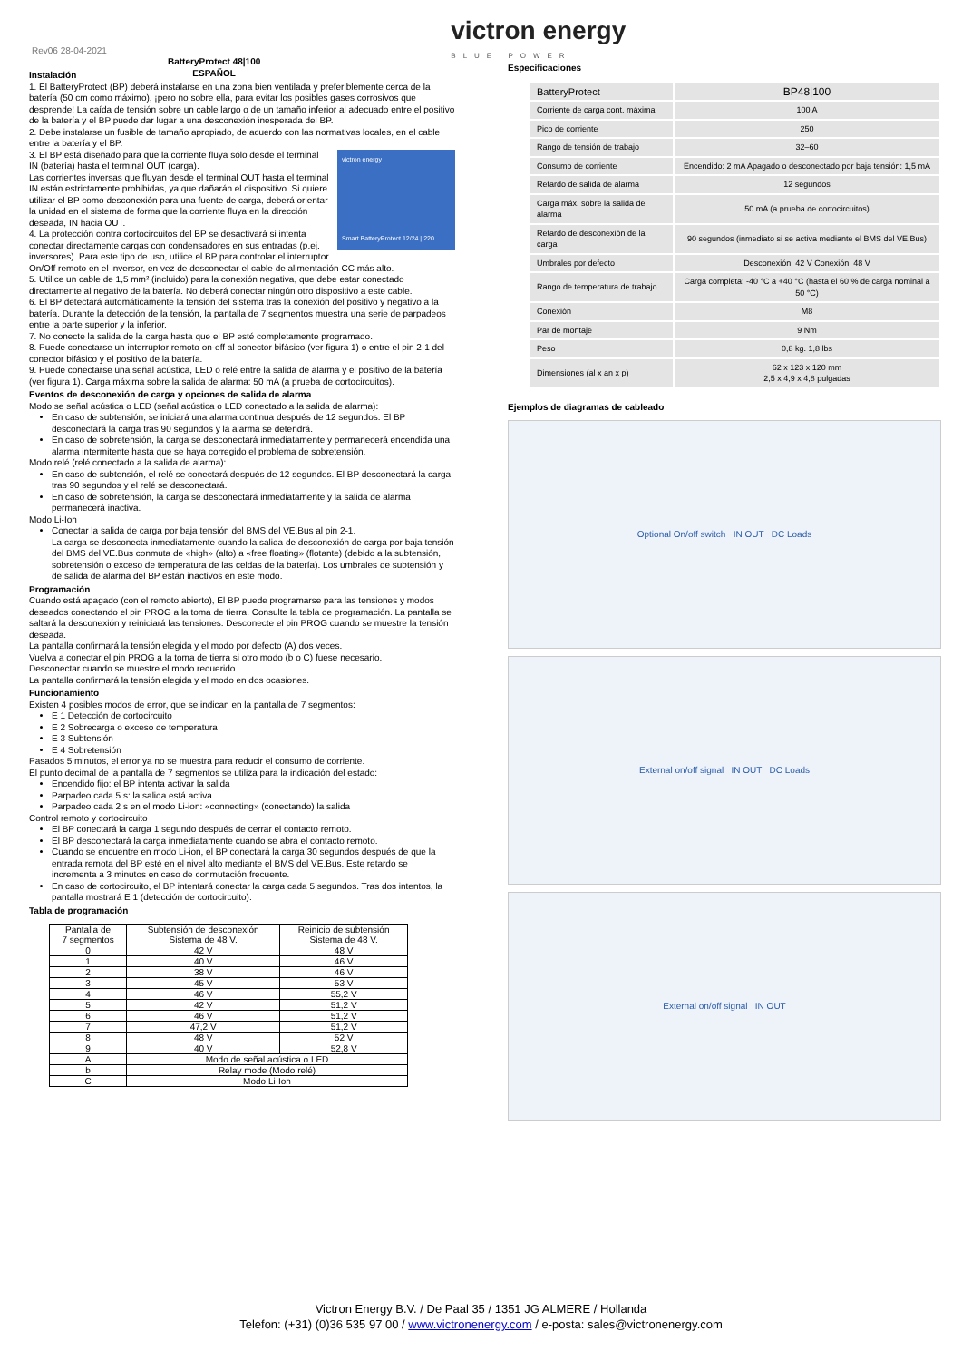Rev06 28-04-2021
BatteryProtect 48|100
ESPAÑOL
victron energy
BLUE POWER
Instalación
1. El BatteryProtect (BP) deberá instalarse en una zona bien ventilada y preferiblemente cerca de la batería (50 cm como máximo), ¡pero no sobre ella, para evitar los posibles gases corrosivos que desprende! La caída de tensión sobre un cable largo o de un tamaño inferior al adecuado entre el positivo de la batería y el BP puede dar lugar a una desconexión inesperada del BP.
2. Debe instalarse un fusible de tamaño apropiado, de acuerdo con las normativas locales, en el cable entre la batería y el BP.
victron energy
Smart BatteryProtect 12/24 | 220
3. El BP está diseñado para que la corriente fluya sólo desde el terminal IN (batería) hasta el terminal OUT (carga).
Las corrientes inversas que fluyan desde el terminal OUT hasta el terminal IN están estrictamente prohibidas, ya que dañarán el dispositivo. Si quiere utilizar el BP como desconexión para una fuente de carga, deberá orientar la unidad en el sistema de forma que la corriente fluya en la dirección deseada, IN hacia OUT.
4. La protección contra cortocircuitos del BP se desactivará si intenta conectar directamente cargas con condensadores en sus entradas (p.ej. inversores). Para este tipo de uso, utilice el BP para controlar el interruptor On/Off remoto en el inversor, en vez de desconectar el cable de alimentación CC más alto.
5. Utilice un cable de 1,5 mm² (incluido) para la conexión negativa, que debe estar conectado directamente al negativo de la batería. No deberá conectar ningún otro dispositivo a este cable.
6. El BP detectará automáticamente la tensión del sistema tras la conexión del positivo y negativo a la batería. Durante la detección de la tensión, la pantalla de 7 segmentos muestra una serie de parpadeos entre la parte superior y la inferior.
7. No conecte la salida de la carga hasta que el BP esté completamente programado.
8. Puede conectarse un interruptor remoto on-off al conector bifásico (ver figura 1) o entre el pin 2-1 del conector bifásico y el positivo de la batería.
9. Puede conectarse una señal acústica, LED o relé entre la salida de alarma y el positivo de la batería (ver figura 1). Carga máxima sobre la salida de alarma: 50 mA (a prueba de cortocircuitos).
Eventos de desconexión de carga y opciones de salida de alarma
Modo se señal acústica o LED (señal acústica o LED conectado a la salida de alarma):
En caso de subtensión, se iniciará una alarma continua después de 12 segundos. El BP desconectará la carga tras 90 segundos y la alarma se detendrá.
En caso de sobretensión, la carga se desconectará inmediatamente y permanecerá encendida una alarma intermitente hasta que se haya corregido el problema de sobretensión.
Modo relé (relé conectado a la salida de alarma):
En caso de subtensión, el relé se conectará después de 12 segundos. El BP desconectará la carga tras 90 segundos y el relé se desconectará.
En caso de sobretensión, la carga se desconectará inmediatamente y la salida de alarma permanecerá inactiva.
Modo Li-Ion
Conectar la salida de carga por baja tensión del BMS del VE.Bus al pin 2-1.
La carga se desconecta inmediatamente cuando la salida de desconexión de carga por baja tensión del BMS del VE.Bus conmuta de «high» (alto) a «free floating» (flotante) (debido a la subtensión, sobretensión o exceso de temperatura de las celdas de la batería). Los umbrales de subtensión y de salida de alarma del BP están inactivos en este modo.
Programación
Cuando está apagado (con el remoto abierto), El BP puede programarse para las tensiones y modos deseados conectando el pin PROG a la toma de tierra. Consulte la tabla de programación. La pantalla se saltará la desconexión y reiniciará las tensiones. Desconecte el pin PROG cuando se muestre la tensión deseada.
La pantalla confirmará la tensión elegida y el modo por defecto (A) dos veces.
Vuelva a conectar el pin PROG a la toma de tierra si otro modo (b o C) fuese necesario.
Desconectar cuando se muestre el modo requerido.
La pantalla confirmará la tensión elegida y el modo en dos ocasiones.
Funcionamiento
Existen 4 posibles modos de error, que se indican en la pantalla de 7 segmentos:
E 1 Detección de cortocircuito
E 2 Sobrecarga o exceso de temperatura
E 3 Subtensión
E 4 Sobretensión
Pasados 5 minutos, el error ya no se muestra para reducir el consumo de corriente.
El punto decimal de la pantalla de 7 segmentos se utiliza para la indicación del estado:
Encendido fijo: el BP intenta activar la salida
Parpadeo cada 5 s: la salida está activa
Parpadeo cada 2 s en el modo Li-ion: «connecting» (conectando) la salida
Control remoto y cortocircuito
El BP conectará la carga 1 segundo después de cerrar el contacto remoto.
El BP desconectará la carga inmediatamente cuando se abra el contacto remoto.
Cuando se encuentre en modo Li-ion, el BP conectará la carga 30 segundos después de que la entrada remota del BP esté en el nivel alto mediante el BMS del VE.Bus. Este retardo se incrementa a 3 minutos en caso de conmutación frecuente.
En caso de cortocircuito, el BP intentará conectar la carga cada 5 segundos. Tras dos intentos, la pantalla mostrará E 1 (detección de cortocircuito).
Tabla de programación
| Pantalla de 7 segmentos | Subtensión de desconexión Sistema de 48 V. | Reinicio de subtensión Sistema de 48 V. |
| --- | --- | --- |
| 0 | 42 V | 48 V |
| 1 | 40 V | 46 V |
| 2 | 38 V | 46 V |
| 3 | 45 V | 53 V |
| 4 | 46 V | 55,2 V |
| 5 | 42 V | 51,2 V |
| 6 | 46 V | 51,2 V |
| 7 | 47,2 V | 51,2 V |
| 8 | 48 V | 52 V |
| 9 | 40 V | 52,8 V |
| A | Modo de señal acústica o LED | |
| b | Relay mode (Modo relé) | |
| C | Modo Li-Ion | |
Especificaciones
| BatteryProtect | BP48/100 |
| Corriente de carga cont. máxima | 100 A |
| Pico de corriente | 250 |
| Rango de tensión de trabajo | 32–60 |
| Consumo de corriente | Encendido: 2 mA Apagado o desconectado por baja tensión: 1,5 mA |
| Retardo de salida de alarma | 12 segundos |
| Carga máx. sobre la salida de alarma | 50 mA (a prueba de cortocircuitos) |
| Retardo de desconexión de la carga | 90 segundos (inmediato si se activa mediante el BMS del VE.Bus) |
| Umbrales por defecto | Desconexión: 42 V Conexión: 48 V |
| Rango de temperatura de trabajo | Carga completa: -40 °C a +40 °C (hasta el 60 % de carga nominal a 50 °C) |
| Conexión | M8 |
| Par de montaje | 9 Nm |
| Peso | 0,8 kg. 1,8 lbs |
| Dimensiones (al x an x p) | 62 x 123 x 120 mm 2,5 x 4,9 x 4,8 pulgadas |
Ejemplos de diagramas de cableado
Optional On/off switch IN OUT DC Loads
External on/off signal IN OUT DC Loads
External on/off signal IN OUT
Victron Energy B.V. / De Paal 35 / 1351 JG ALMERE / Hollanda
Telefon: (+31) (0)36 535 97 00 / www.victronenergy.com / e-posta: sales@victronenergy.com